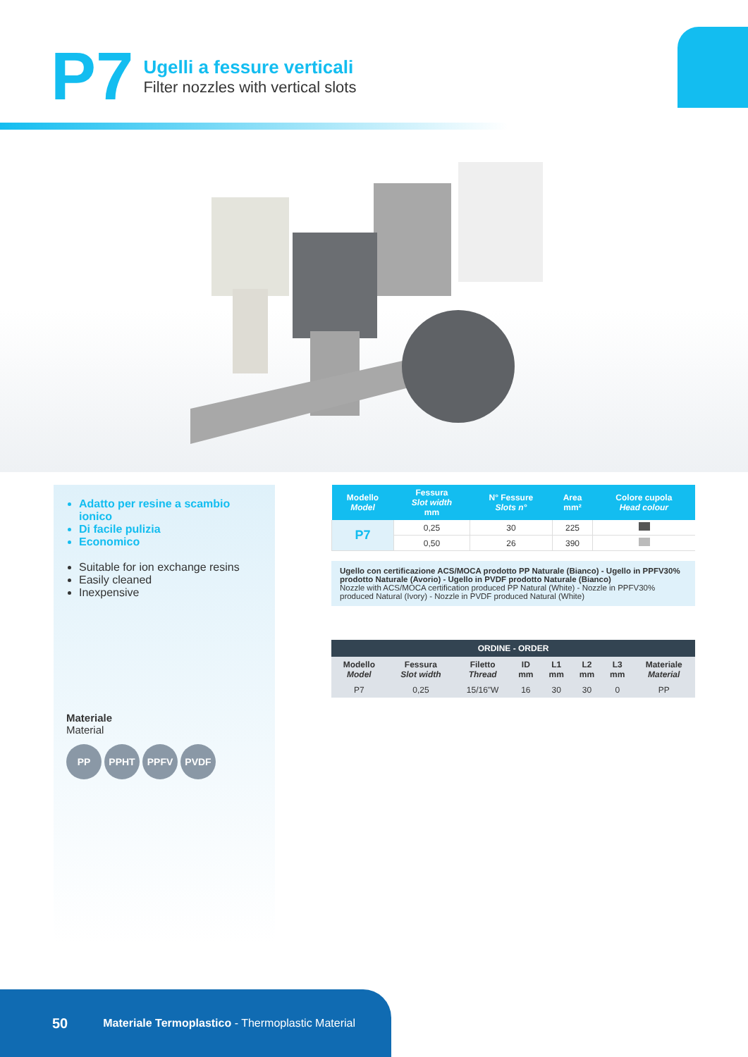P7
Ugelli a fessure verticali
Filter nozzles with vertical slots
Adatto per resine a scambio ionico
Di facile pulizia
Economico
Suitable for ion exchange resins
Easily cleaned
Inexpensive
Materiale
Material
PP PPHT PPFV PVDF
| Modello Model | Fessura Slot width mm | N° Fessure Slots n° | Area mm² | Colore cupola Head colour |
| --- | --- | --- | --- | --- |
| P7 | 0,25 | 30 | 225 | |
| | 0,50 | 26 | 390 | |
Ugello con certificazione ACS/MOCA prodotto PP Naturale (Bianco) - Ugello in PPFV30% prodotto Naturale (Avorio) - Ugello in PVDF prodotto Naturale (Bianco)
Nozzle with ACS/MOCA certification produced PP Natural (White) - Nozzle in PPFV30% produced Natural (Ivory) - Nozzle in PVDF produced Natural (White)
| ORDINE - ORDER | | | | | | | |
| --- | --- | --- | --- | --- | --- | --- | --- |
| Modello Model | Fessura Slot width | Filetto Thread | ID mm | L1 mm | L2 mm | L3 mm | Materiale Material |
| P7 | 0,25 | 15/16"W | 16 | 30 | 30 | 0 | PP |
50 Materiale Termoplastico - Thermoplastic Material